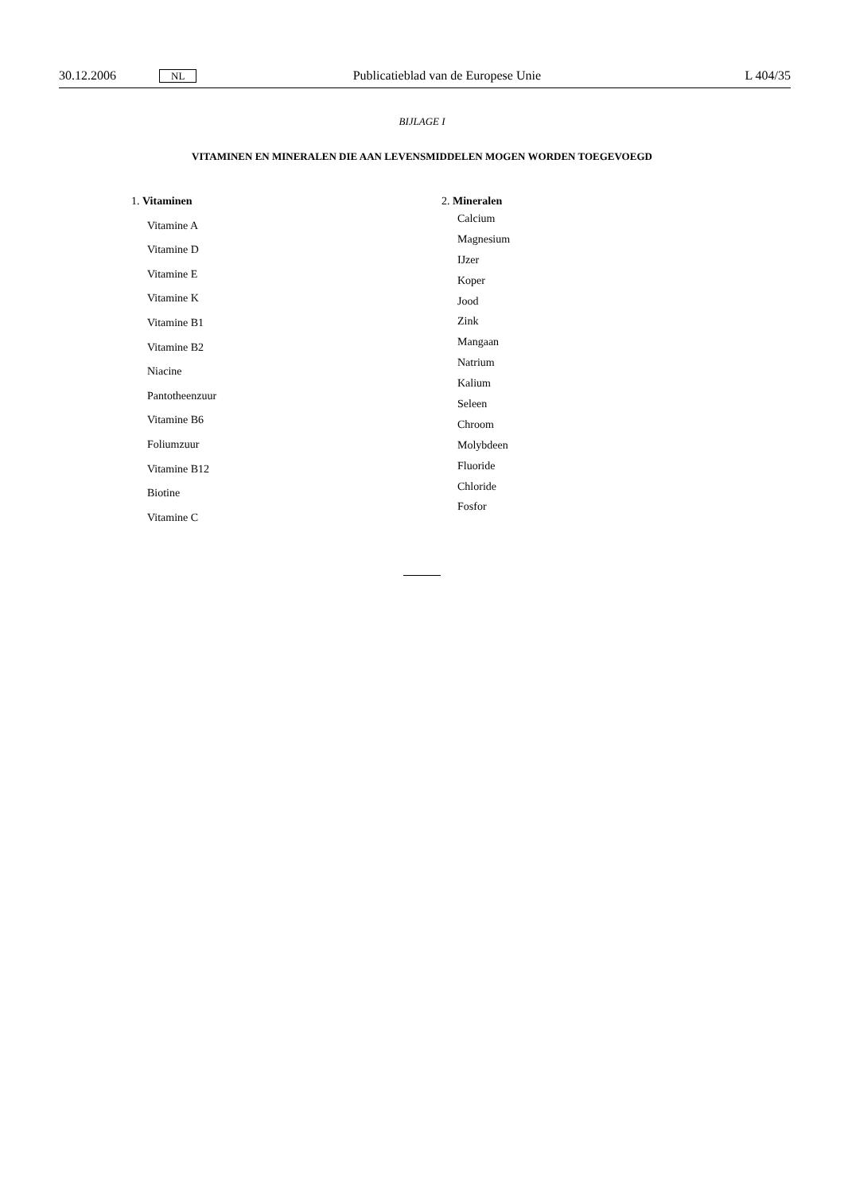30.12.2006 NL Publicatieblad van de Europese Unie L 404/35
BIJLAGE I
VITAMINEN EN MINERALEN DIE AAN LEVENSMIDDELEN MOGEN WORDEN TOEGEVOEGD
1. Vitaminen
Vitamine A
Vitamine D
Vitamine E
Vitamine K
Vitamine B1
Vitamine B2
Niacine
Pantotheenzuur
Vitamine B6
Foliumzuur
Vitamine B12
Biotine
Vitamine C
2. Mineralen
Calcium
Magnesium
IJzer
Koper
Jood
Zink
Mangaan
Natrium
Kalium
Seleen
Chroom
Molybdeen
Fluoride
Chloride
Fosfor